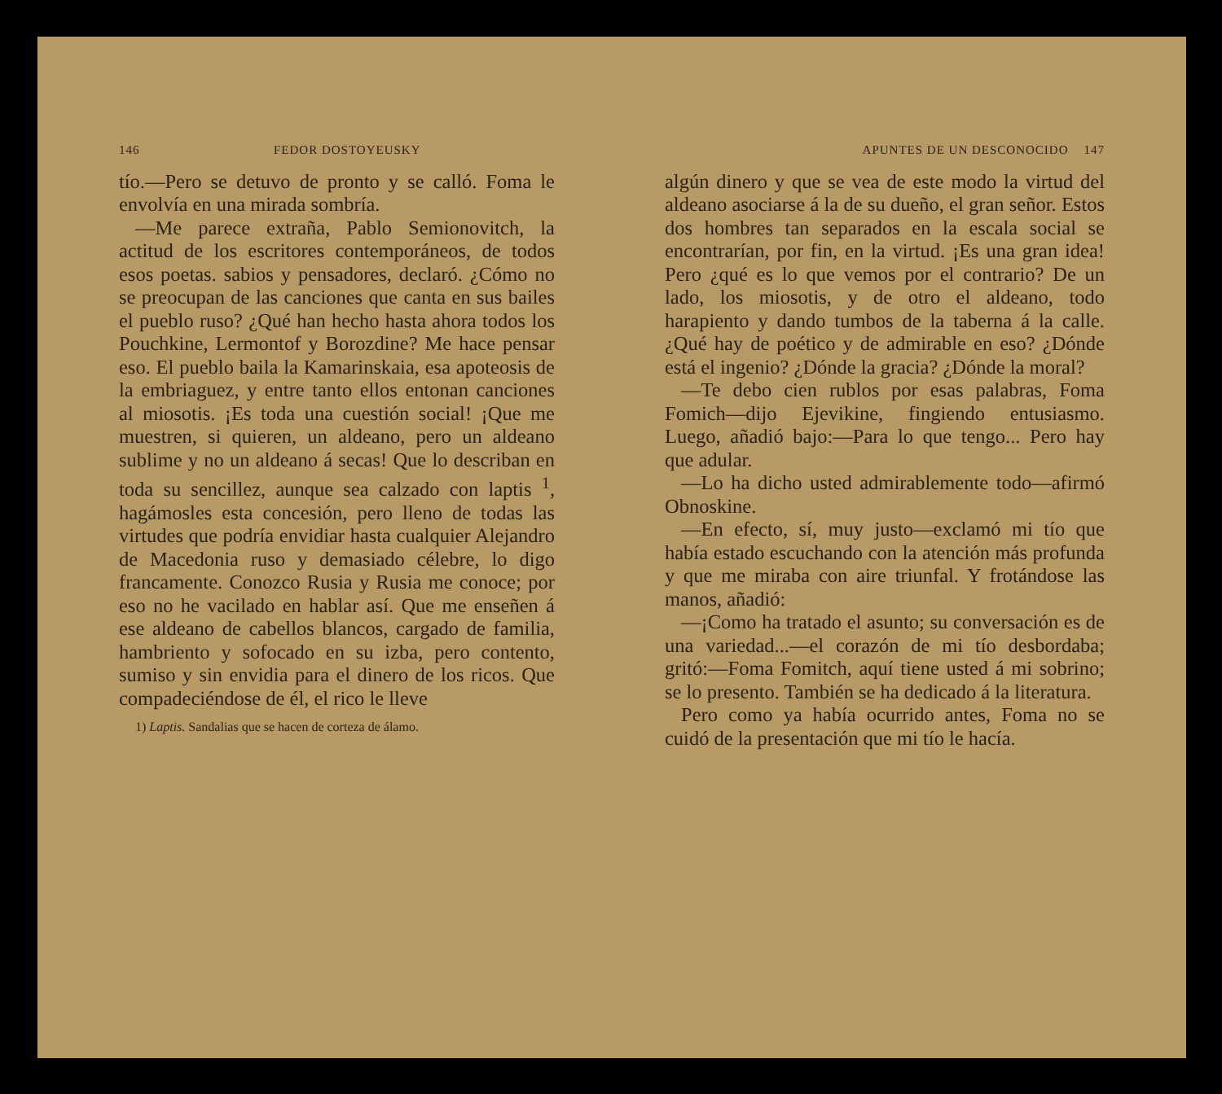146 FEDOR DOSTOYEUSKY
tío.—Pero se detuvo de pronto y se calló. Foma le envolvía en una mirada sombría.
—Me parece extraña, Pablo Semionovitch, la actitud de los escritores contemporáneos, de todos esos poetas. sabios y pensadores, declaró. ¿Cómo no se preocupan de las canciones que canta en sus bailes el pueblo ruso? ¿Qué han hecho hasta ahora todos los Pouchkine, Lermontof y Borozdine? Me hace pensar eso. El pueblo baila la Kamarinskaia, esa apoteosis de la embriaguez, y entre tanto ellos entonan canciones al miosotis. ¡Es toda una cuestión social! ¡Que me muestren, si quieren, un aldeano, pero un aldeano sublime y no un aldeano á secas! Que lo describan en toda su sencillez, aunque sea calzado con laptis <sup>1</sup>, hagámosles esta concesión, pero lleno de todas las virtudes que podría envidiar hasta cualquier Alejandro de Macedonia ruso y demasiado célebre, lo digo francamente. Conozco Rusia y Rusia me conoce; por eso no he vacilado en hablar así. Que me enseñen á ese aldeano de cabellos blancos, cargado de familia, hambriento y sofocado en su izba, pero contento, sumiso y sin envidia para el dinero de los ricos. Que compadeciéndose de él, el rico le lleve
1) Laptis. Sandalias que se hacen de corteza de álamo.
APUNTES DE UN DESCONOCIDO 147
algún dinero y que se vea de este modo la virtud del aldeano asociarse á la de su dueño, el gran señor. Estos dos hombres tan separados en la escala social se encontrarían, por fin, en la virtud. ¡Es una gran idea! Pero ¿qué es lo que vemos por el contrario? De un lado, los miosotis, y de otro el aldeano, todo harapiento y dando tumbos de la taberna á la calle. ¿Qué hay de poético y de admirable en eso? ¿Dónde está el ingenio? ¿Dónde la gracia? ¿Dónde la moral?
—Te debo cien rublos por esas palabras, Foma Fomich—dijo Ejevikine, fingiendo entusiasmo. Luego, añadió bajo:—Para lo que tengo... Pero hay que adular.
—Lo ha dicho usted admirablemente todo—afirmó Obnoskine.
—En efecto, sí, muy justo—exclamó mi tío que había estado escuchando con la atención más profunda y que me miraba con aire triunfal. Y frotándose las manos, añadió:
—¡Como ha tratado el asunto; su conversación es de una variedad...—el corazón de mi tío desbordaba; gritó:—Foma Fomitch, aquí tiene usted á mi sobrino; se lo presento. También se ha dedicado á la literatura.
Pero como ya había ocurrido antes, Foma no se cuidó de la presentación que mi tío le hacía.